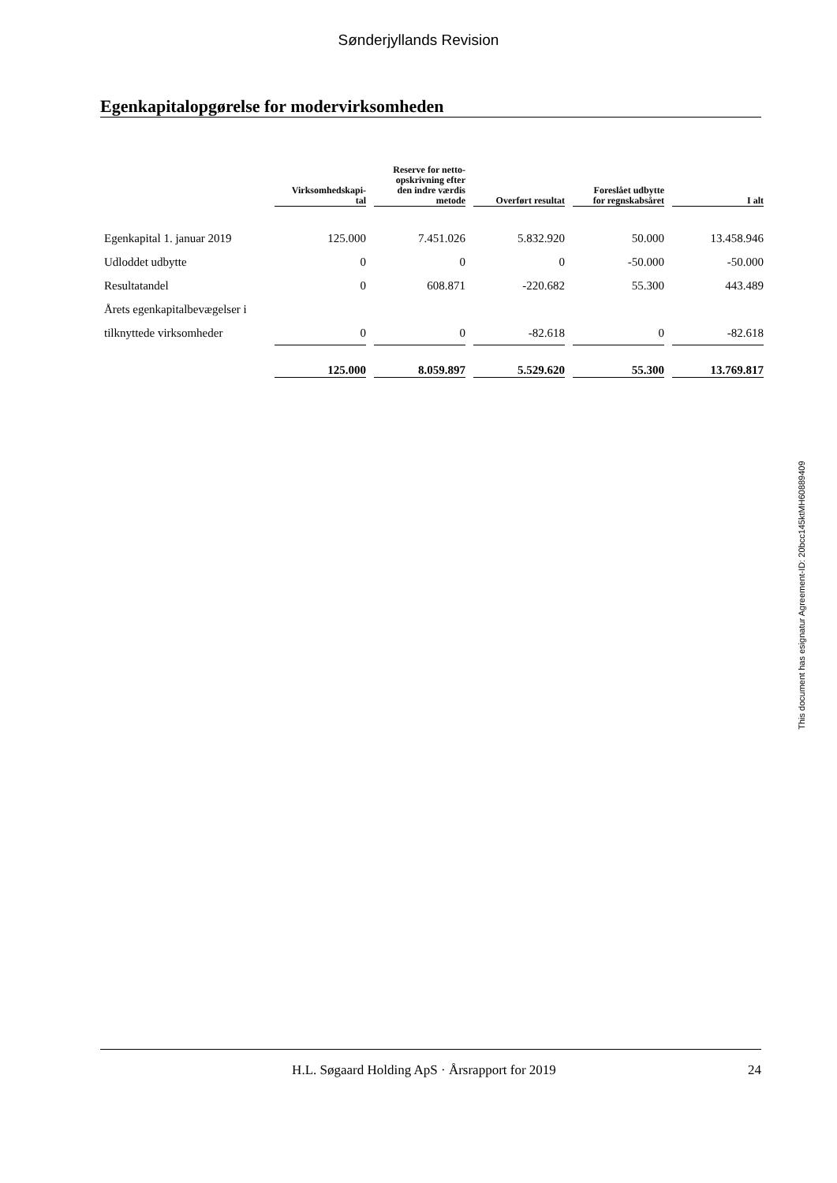Sønderjyllands Revision
Egenkapitalopgørelse for modervirksomheden
| | Virksomhedskapi- tal | Reserve for netto- opskrivning efter den indre værdis metode | Overført resultat | Foreslået udbytte for regnskabsåret | I alt |
| --- | --- | --- | --- | --- | --- |
| Egenkapital 1. januar 2019 | 125.000 | 7.451.026 | 5.832.920 | 50.000 | 13.458.946 |
| Udloddet udbytte | 0 | 0 | 0 | -50.000 | -50.000 |
| Resultatandel | 0 | 608.871 | -220.682 | 55.300 | 443.489 |
| Årets egenkapitalbevægelser i | | | | | |
| tilknyttede virksomheder | 0 | 0 | -82.618 | 0 | -82.618 |
| | 125.000 | 8.059.897 | 5.529.620 | 55.300 | 13.769.817 |
This document has esignatur Agreement-ID: 20bcc145ktMH60889409
H.L. Søgaard Holding ApS · Årsrapport for 2019 24